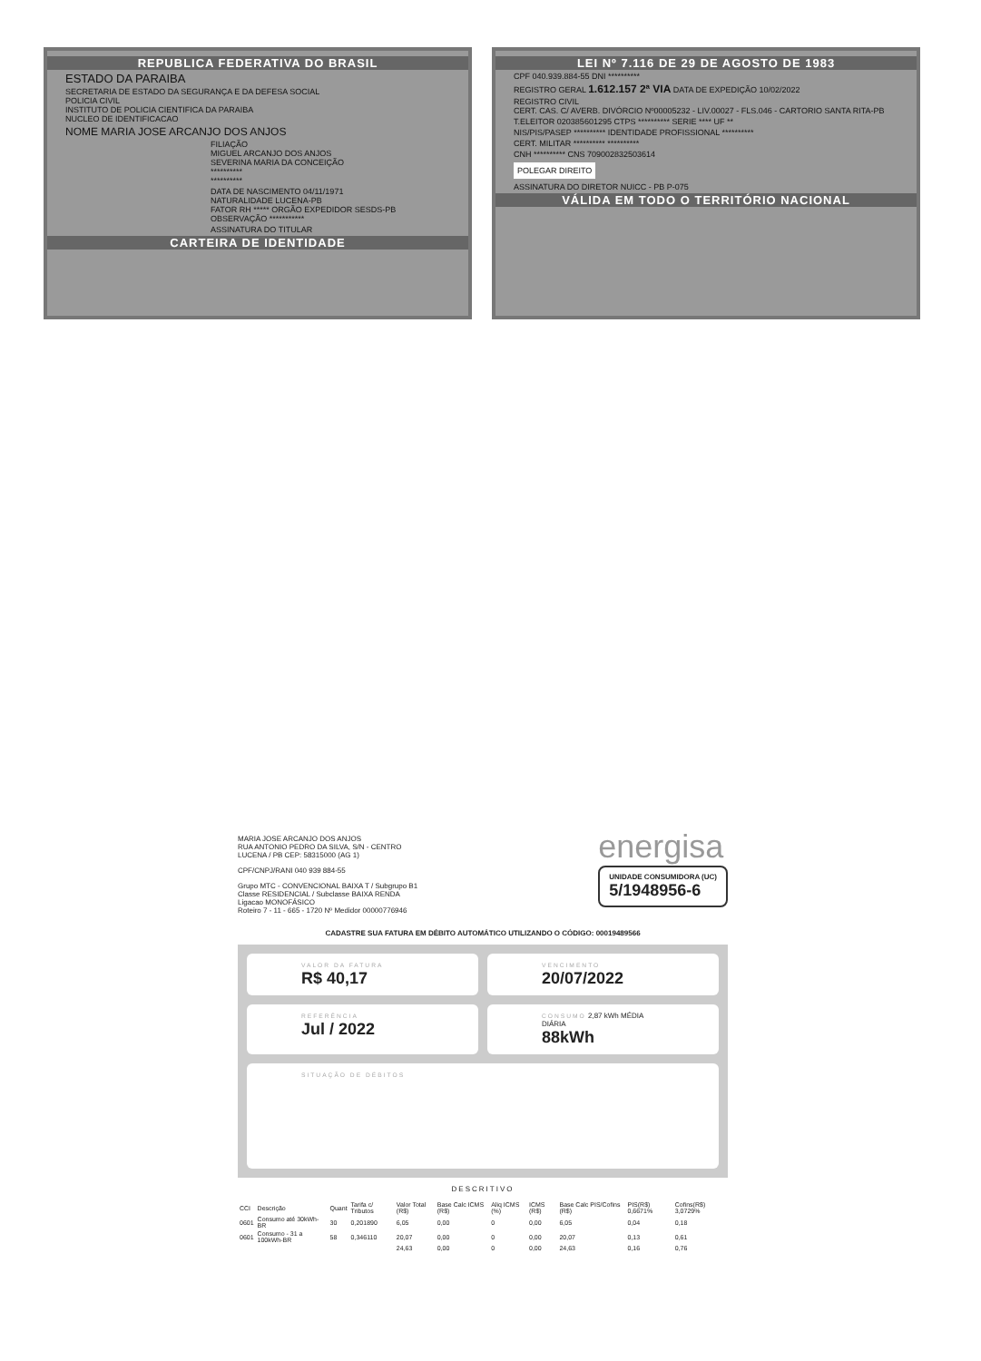REPUBLICA FEDERATIVA DO BRASIL
ESTADO DA PARAIBA
SECRETARIA DE ESTADO DA SEGURANÇA E DA DEFESA SOCIAL
POLICIA CIVIL
INSTITUTO DE POLICIA CIENTIFICA DA PARAIBA
NUCLEO DE IDENTIFICACAO
NOME MARIA JOSE ARCANJO DOS ANJOS
FILIAÇÃO
MIGUEL ARCANJO DOS ANJOS
SEVERINA MARIA DA CONCEIÇÃO
**********
**********
DATA DE NASCIMENTO 04/11/1971
NATURALIDADE LUCENA-PB
FATOR RH ***** ORGÃO EXPEDIDOR SESDS-PB
OBSERVAÇÃO ***********
ASSINATURA DO TITULAR
CARTEIRA DE IDENTIDADE
LEI Nº 7.116 DE 29 DE AGOSTO DE 1983
CPF 040.939.884-55 DNI **********
REGISTRO GERAL 1.612.157 2ª VIA DATA DE EXPEDIÇÃO 10/02/2022
REGISTRO CIVIL
CERT. CAS. C/ AVERB. DIVÓRCIO Nº00005232 - LIV.00027 - FLS.046 - CARTORIO SANTA RITA-PB
T.ELEITOR 020385601295 CTPS ********** SERIE **** UF **
NIS/PIS/PASEP ********** IDENTIDADE PROFISSIONAL **********
CERT. MILITAR ********** **********
CNH ********** CNS 709002832503614
POLEGAR DIREITO
ASSINATURA DO DIRETOR NUICC - PB P-075
VÁLIDA EM TODO O TERRITÓRIO NACIONAL
MARIA JOSE ARCANJO DOS ANJOS
RUA ANTONIO PEDRO DA SILVA, S/N - CENTRO
LUCENA / PB CEP: 58315000 (AG 1)
CPF/CNPJ/RANI 040 939 884-55
Grupo MTC - CONVENCIONAL BAIXA T / Subgrupo B1
Classe RESIDENCIAL / Subclasse BAIXA RENDA
Ligacao MONOFÁSICO
Roteiro 7 - 11 - 665 - 1720 Nº Medidor 00000776946
energisa
UNIDADE CONSUMIDORA (UC)
5/1948956-6
CADASTRE SUA FATURA EM DÉBITO AUTOMÁTICO UTILIZANDO O CÓDIGO: 00019489566
VALOR DA FATURA
R$ 40,17
VENCIMENTO
20/07/2022
REFERÊNCIA
Jul / 2022
CONSUMO 2,87 kWh MÉDIA DIÁRIA
88kWh
SITUAÇÃO DE DÉBITOS
DESCRITIVO
| CCI | Descrição | Quant | Tarifa c/ Tributos | Valor Total (R$) | Base Calc ICMS (R$) | Aliq ICMS (%) | ICMS (R$) | Base Calc PIS/Cofins (R$) | PIS(R$) 0,6671% | Cofins(R$) 3,0729% |
| --- | --- | --- | --- | --- | --- | --- | --- | --- | --- | --- |
| 0601 | Consumo até 30kWh-BR | 30 | 0,201890 | 6,05 | 0,00 | 0 | 0,00 | 6,05 | 0,04 | 0,18 |
| 0601 | Consumo - 31 a 100kWh-BR | 58 | 0,346110 | 20,07 | 0,00 | 0 | 0,00 | 20,07 | 0,13 | 0,61 |
| | | | | 24,63 | 0,00 | 0 | 0,00 | 24,63 | 0,16 | 0,76 |